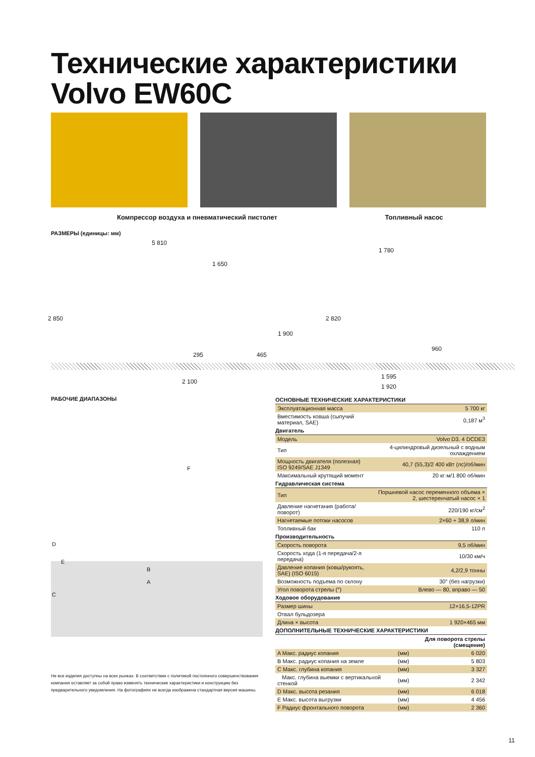Технические характеристики
Volvo EW60C
Компрессор воздуха и пневматический пистолет Топливный насос
РАЗМЕРЫ (единицы: мм)
5 810
1 650
2 850
1 900
295 465
2 100
1 780
2 820
960
1 595
1 920
РАБОЧИЕ ДИАПАЗОНЫ
F
D
E
B
A
C
Не все изделия доступны на всех рынках. В соответствии с политикой постоянного совершенствования компания оставляет за собой право изменять технические характеристики и конструкцию без предварительного уведомления. На фотографиях не всегда изображена стандартная версия машины.
| ОСНОВНЫЕ ТЕХНИЧЕСКИЕ ХАРАКТЕРИСТИКИ | |
| Эксплуатационная масса | 5 700 кг |
| Вместимость ковша (сыпучий материал, SAE) | 0,187 м<sup>3</sup> |
| Двигатель | |
| Модель | Volvo D3. 4 DCDE3 |
| Тип | 4-цилиндровый дизельный с водным охлаждением |
| Мощность двигателя (полезная) ISO 9249/SAE J1349 | 40,7 (55,3)/2 400 кВт (лс)/об/мин |
| Максимальный крутящий момент | 20 кг·м/1 800 об/мин |
| Гидравлическая система | |
| Тип | Поршневой насос переменного объема × 2, шестеренчатый насос × 1 |
| Давление нагнетания (работа/поворот) | 220/190 кг/см<sup>2</sup> |
| Нагнетаемые потоки насосов | 2×60 + 38,9 л/мин |
| Топливный бак | 110 л |
| Производительность | |
| Скорость поворота | 9,5 об/мин |
| Скорость хода (1-я передача/2-я передача) | 10/30 км/ч |
| Давление копания (ковш/рукоять, SAE) (ISO 6015) | 4,2/2,9 тонны |
| Возможность подъема по склону | 30° (без нагрузки) |
| Угол поворота стрелы (°) | Влево — 80, вправо — 50 |
| Ходовое оборудование | |
| Размер шины | 12×16,5-12PR |
| Отвал бульдозера | |
| Длина × высота | 1 920×465 мм |
| ДОПОЛНИТЕЛЬНЫЕ ТЕХНИЧЕСКИЕ ХАРАКТЕРИСТИКИ | | |
| | Для поворота стрелы (смещение) | |
| A Макс. радиус копания | (мм) | 6 020 |
| B Макс. радиус копания на земле | (мм) | 5 803 |
| C Макс. глубина копания | (мм) | 3 327 |
| Макс. глубина выемки с вертикальной стенкой | (мм) | 2 342 |
| D Макс. высота резания | (мм) | 6 018 |
| E Макс. высота выгрузки | (мм) | 4 456 |
| F Радиус фронтального поворота | (мм) | 2 360 |
11